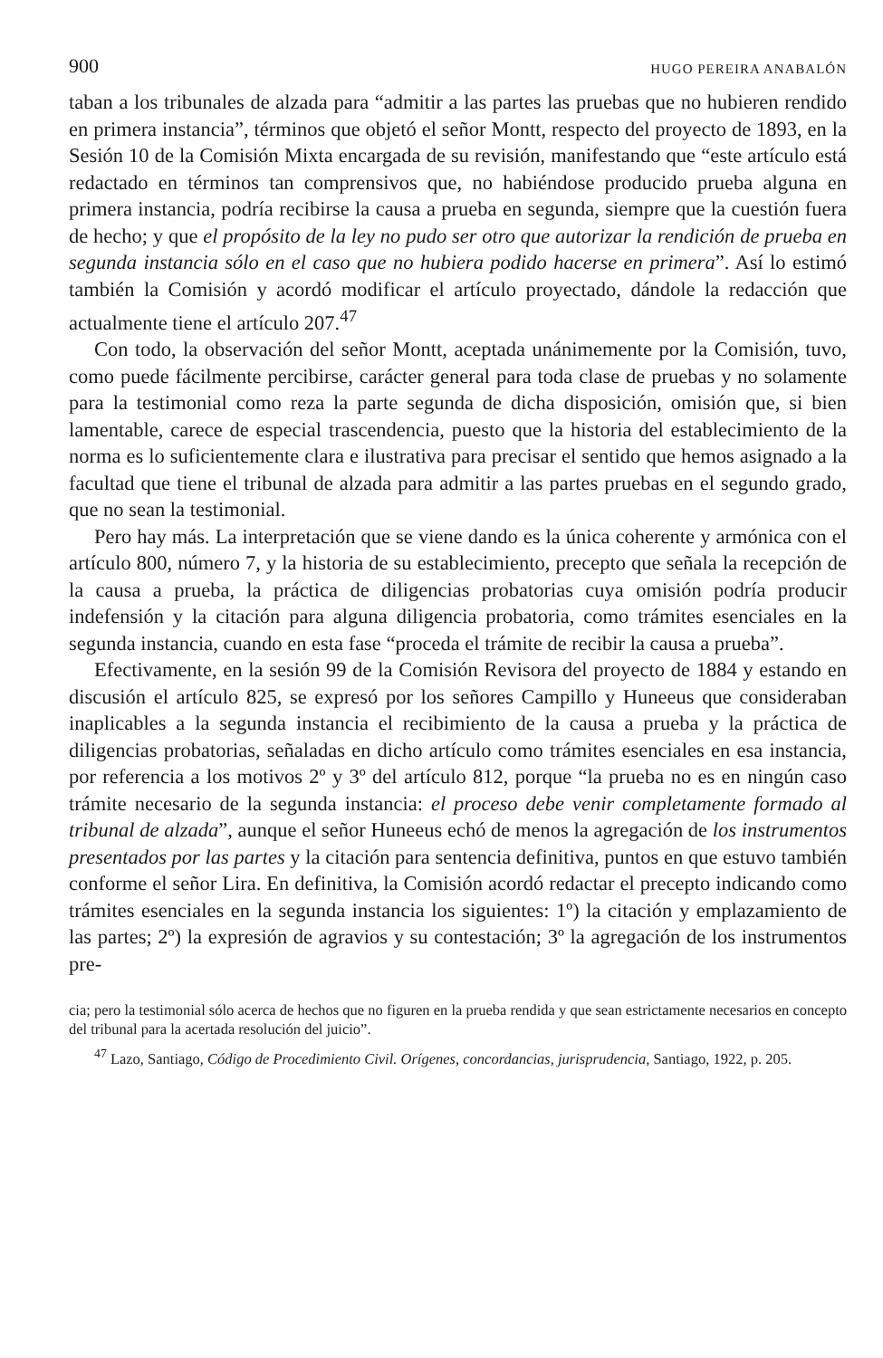900 HUGO PEREIRA ANABALÓN
taban a los tribunales de alzada para “admitir a las partes las pruebas que no hubieren rendido en primera instancia”, términos que objetó el señor Montt, respecto del proyecto de 1893, en la Sesión 10 de la Comisión Mixta encargada de su revisión, manifestando que “este artículo está redactado en términos tan comprensivos que, no habiéndose producido prueba alguna en primera instancia, podría recibirse la causa a prueba en segunda, siempre que la cuestión fuera de hecho; y que el propósito de la ley no pudo ser otro que autorizar la rendición de prueba en segunda instancia sólo en el caso que no hubiera podido hacerse en primera”. Así lo estimó también la Comisión y acordó modificar el artículo proyectado, dándole la redacción que actualmente tiene el artículo 207.<sup>47</sup>
Con todo, la observación del señor Montt, aceptada unánimemente por la Comisión, tuvo, como puede fácilmente percibirse, carácter general para toda clase de pruebas y no solamente para la testimonial como reza la parte segunda de dicha disposición, omisión que, si bien lamentable, carece de especial trascendencia, puesto que la historia del establecimiento de la norma es lo suficientemente clara e ilustrativa para precisar el sentido que hemos asignado a la facultad que tiene el tribunal de alzada para admitir a las partes pruebas en el segundo grado, que no sean la testimonial.
Pero hay más. La interpretación que se viene dando es la única coherente y armónica con el artículo 800, número 7, y la historia de su establecimiento, precepto que señala la recepción de la causa a prueba, la práctica de diligencias probatorias cuya omisión podría producir indefensión y la citación para alguna diligencia probatoria, como trámites esenciales en la segunda instancia, cuando en esta fase “proceda el trámite de recibir la causa a prueba”.
Efectivamente, en la sesión 99 de la Comisión Revisora del proyecto de 1884 y estando en discusión el artículo 825, se expresó por los señores Campillo y Huneeus que consideraban inaplicables a la segunda instancia el recibimiento de la causa a prueba y la práctica de diligencias probatorias, señaladas en dicho artículo como trámites esenciales en esa instancia, por referencia a los motivos 2º y 3º del artículo 812, porque “la prueba no es en ningún caso trámite necesario de la segunda instancia: el proceso debe venir completamente formado al tribunal de alzada”, aunque el señor Huneeus echó de menos la agregación de los instrumentos presentados por las partes y la citación para sentencia definitiva, puntos en que estuvo también conforme el señor Lira. En definitiva, la Comisión acordó redactar el precepto indicando como trámites esenciales en la segunda instancia los siguientes: 1º) la citación y emplazamiento de las partes; 2º) la expresión de agravios y su contestación; 3º la agregación de los instrumentos pre-
cia; pero la testimonial sólo acerca de hechos que no figuren en la prueba rendida y que sean estrictamente necesarios en concepto del tribunal para la acertada resolución del juicio”.
<sup>47</sup> Lazo, Santiago, Código de Procedimiento Civil. Orígenes, concordancias, jurisprudencia, Santiago, 1922, p. 205.